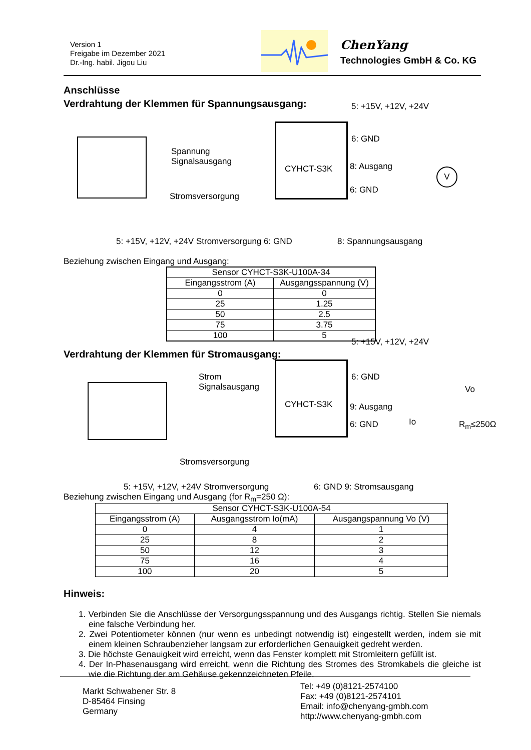Version 1
Freigabe im Dezember 2021
Dr.-Ing. habil. Jigou Liu
ChenYang
Technologies GmbH & Co. KG
Anschlüsse
Verdrahtung der Klemmen für Spannungsausgang:
Spannung
Signalsausgang
Stromsversorgung
5: +15V, +12V, +24V
CYHCT-S3K
6: GND
8: Ausgang
6: GND
V
5: +15V, +12V, +24V Stromversorgung 6: GND
8: Spannungsausgang
Beziehung zwischen Eingang und Ausgang:
| Sensor CYHCT-S3K-U100A-34 | |
| --- | --- |
| Eingangsstrom (A) | Ausgangsspannung (V) |
| 0 | 0 |
| 25 | 1.25 |
| 50 | 2.5 |
| 75 | 3.75 |
| 100 | 5 |
Verdrahtung der Klemmen für Stromausgang:
Strom
Signalsausgang
Stromsversorgung
5: +15V, +12V, +24V
CYHCT-S3K
6: GND
9: Ausgang
6: GND Io
Vo
R<sub>m</sub>≤250Ω
5: +15V, +12V, +24V Stromversorgung
6: GND 9: Stromsausgang
Beziehung zwischen Eingang und Ausgang (for R<sub>m</sub>=250 Ω):
| Sensor CYHCT-S3K-U100A-54 | | |
| --- | --- | --- |
| Eingangsstrom (A) | Ausgangsstrom Io(mA) | Ausgangspannung Vo (V) |
| 0 | 4 | 1 |
| 25 | 8 | 2 |
| 50 | 12 | 3 |
| 75 | 16 | 4 |
| 100 | 20 | 5 |
Hinweis:
1. Verbinden Sie die Anschlüsse der Versorgungsspannung und des Ausgangs richtig. Stellen Sie niemals eine falsche Verbindung her.
2. Zwei Potentiometer können (nur wenn es unbedingt notwendig ist) eingestellt werden, indem sie mit einem kleinen Schraubenzieher langsam zur erforderlichen Genauigkeit gedreht werden.
3. Die höchste Genauigkeit wird erreicht, wenn das Fenster komplett mit Stromleitern gefüllt ist.
4. Der In-Phasenausgang wird erreicht, wenn die Richtung des Stromes des Stromkabels die gleiche ist wie die Richtung der am Gehäuse gekennzeichneten Pfeile.
Markt Schwabener Str. 8
D-85464 Finsing
Germany
Tel: +49 (0)8121-2574100
Fax: +49 (0)8121-2574101
Email: info@chenyang-gmbh.com
http://www.chenyang-gmbh.com